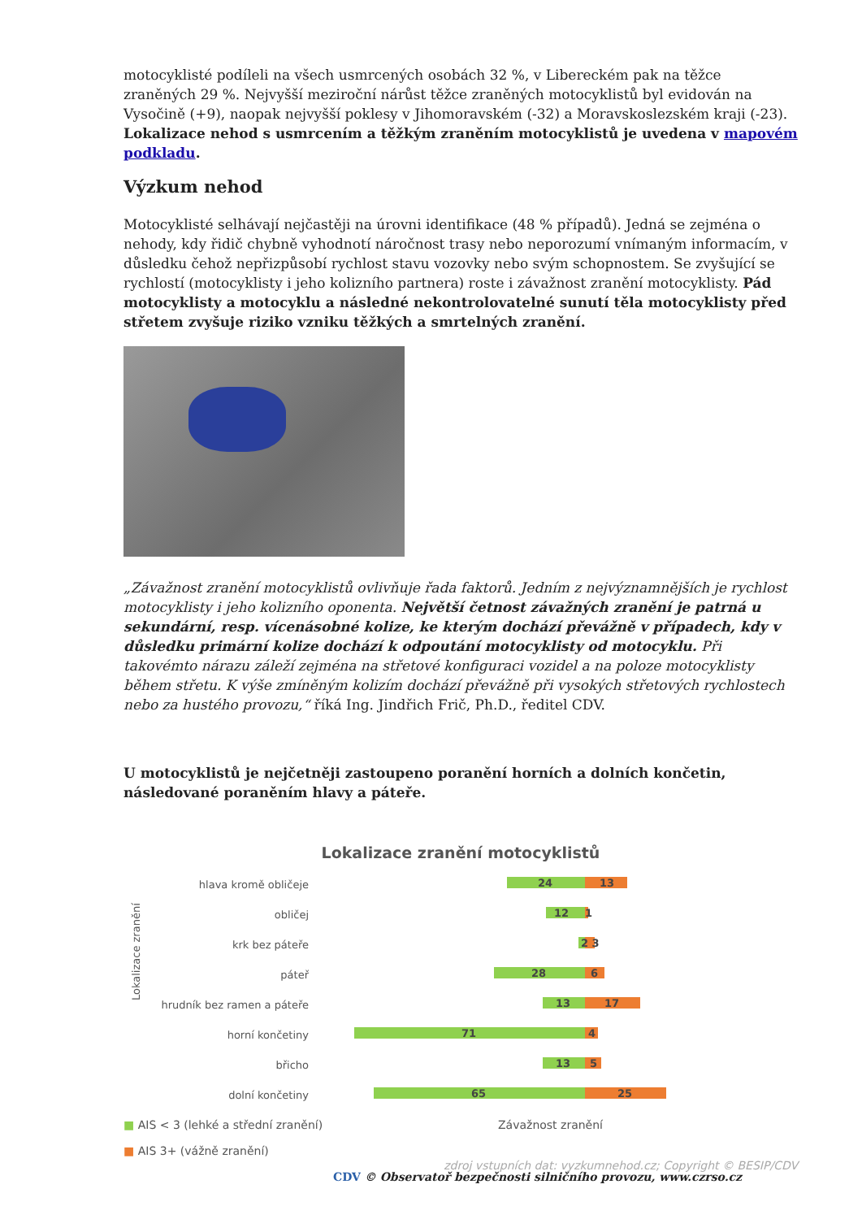motocyklisté podíleli na všech usmrcených osobách 32 %, v Libereckém pak na těžce zraněných 29 %. Nejvyšší meziroční nárůst těžce zraněných motocyklistů byl evidován na Vysočině (+9), naopak nejvyšší poklesy v Jihomoravském (-32) a Moravskoslezském kraji (-23). Lokalizace nehod s usmrcením a těžkým zraněním motocyklistů je uvedena v mapovém podkladu.
Výzkum nehod
Motocyklisté selhávají nejčastěji na úrovni identifikace (48 % případů). Jedná se zejména o nehody, kdy řidič chybně vyhodnotí náročnost trasy nebo neporozumí vnímaným informacím, v důsledku čehož nepřizpůsobí rychlost stavu vozovky nebo svým schopnostem. Se zvyšující se rychlostí (motocyklisty i jeho kolizního partnera) roste i závažnost zranění motocyklisty. Pád motocyklisty a motocyklu a následné nekontrolovatelné sunutí těla motocyklisty před střetem zvyšuje riziko vzniku těžkých a smrtelných zranění.
„Závažnost zranění motocyklistů ovlivňuje řada faktorů. Jedním z nejvýznamnějších je rychlost motocyklisty i jeho kolizního oponenta. Největší četnost závažných zranění je patrná u sekundární, resp. vícenásobné kolize, ke kterým dochází převážně v případech, kdy v důsledku primární kolize dochází k odpoutání motocyklisty od motocyklu. Při takovémto nárazu záleží zejména na střetové konfiguraci vozidel a na poloze motocyklisty během střetu. K výše zmíněným kolizím dochází převážně při vysokých střetových rychlostech nebo za hustého provozu,“ říká Ing. Jindřich Frič, Ph.D., ředitel CDV.
U motocyklistů je nejčetněji zastoupeno poranění horních a dolních končetin, následované poraněním hlavy a páteře.
Lokalizace zranění motocyklistů
Lokalizace zranění
hlava kromě obličeje
obličej
krk bez páteře
páteř
hrudník bez ramen a páteře
horní končetiny
břicho
dolní končetiny
24
13
12
1
2 3
28
6
13
17
71
4
13
5
65
25
■ AIS < 3 (lehké a střední zranění)
■ AIS 3+ (vážně zranění)
Závažnost zranění
zdroj vstupních dat: vyzkumnehod.cz; Copyright © BESIP/CDV
CDV © Observatoř bezpečnosti silničního provozu, www.czrso.cz